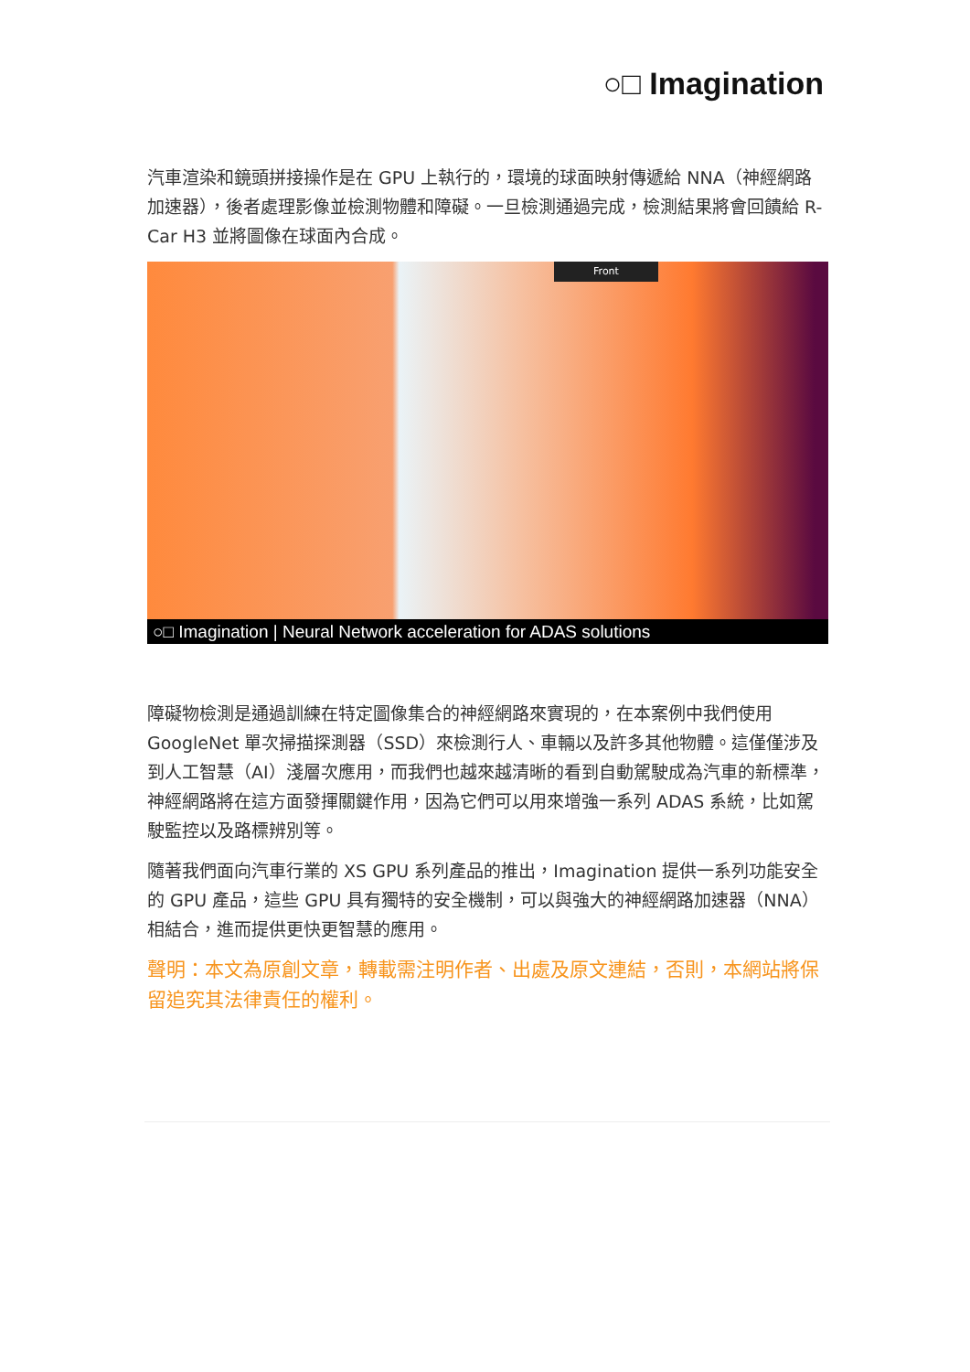○□ Imagination
汽車渲染和鏡頭拼接操作是在 GPU 上執行的，環境的球面映射傳遞給 NNA（神經網路加速器），後者處理影像並檢測物體和障礙。一旦檢測通過完成，檢測結果將會回饋給 R-Car H3 並將圖像在球面內合成。
Front
○□ Imagination | Neural Network acceleration for ADAS solutions
障礙物檢測是通過訓練在特定圖像集合的神經網路來實現的，在本案例中我們使用 GoogleNet 單次掃描探測器（SSD）來檢測行人、車輛以及許多其他物體。這僅僅涉及到人工智慧（AI）淺層次應用，而我們也越來越清晰的看到自動駕駛成為汽車的新標準，神經網路將在這方面發揮關鍵作用，因為它們可以用來增強一系列 ADAS 系統，比如駕駛監控以及路標辨別等。
隨著我們面向汽車行業的 XS GPU 系列產品的推出，Imagination 提供一系列功能安全的 GPU 產品，這些 GPU 具有獨特的安全機制，可以與強大的神經網路加速器（NNA）相結合，進而提供更快更智慧的應用。
聲明：本文為原創文章，轉載需注明作者、出處及原文連結，否則，本網站將保留追究其法律責任的權利。